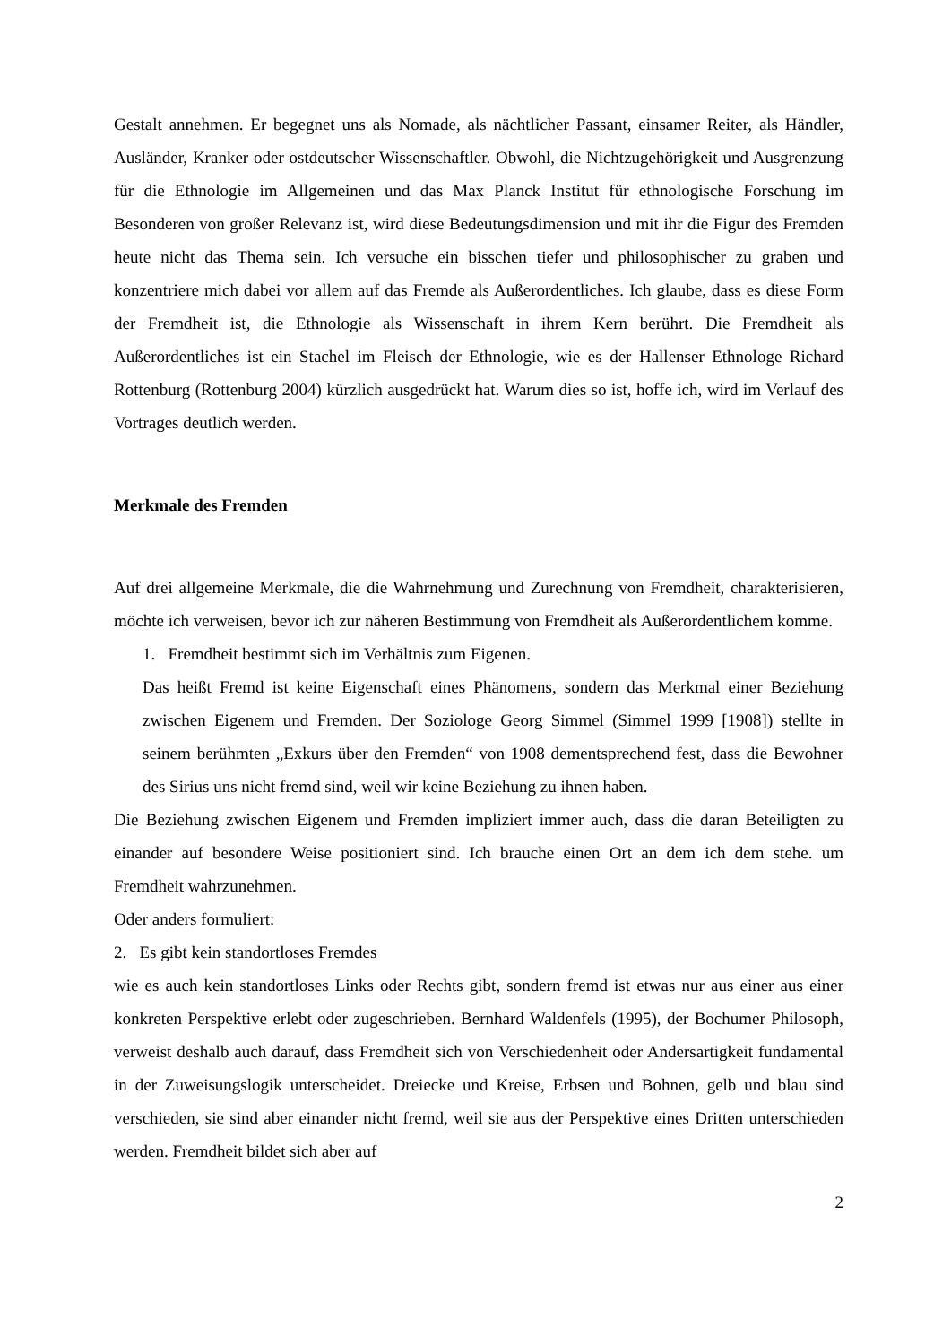Gestalt annehmen. Er begegnet uns als Nomade, als nächtlicher Passant, einsamer Reiter, als Händler, Ausländer, Kranker oder ostdeutscher Wissenschaftler. Obwohl, die Nichtzugehörigkeit und Ausgrenzung für die Ethnologie im Allgemeinen und das Max Planck Institut für ethnologische Forschung im Besonderen von großer Relevanz ist, wird diese Bedeutungsdimension und mit ihr die Figur des Fremden heute nicht das Thema sein. Ich versuche ein bisschen tiefer und philosophischer zu graben und konzentriere mich dabei vor allem auf das Fremde als Außerordentliches. Ich glaube, dass es diese Form der Fremdheit ist, die Ethnologie als Wissenschaft in ihrem Kern berührt. Die Fremdheit als Außerordentliches ist ein Stachel im Fleisch der Ethnologie, wie es der Hallenser Ethnologe Richard Rottenburg (Rottenburg 2004) kürzlich ausgedrückt hat. Warum dies so ist, hoffe ich, wird im Verlauf des Vortrages deutlich werden.
Merkmale des Fremden
Auf drei allgemeine Merkmale, die die Wahrnehmung und Zurechnung von Fremdheit, charakterisieren, möchte ich verweisen, bevor ich zur näheren Bestimmung von Fremdheit als Außerordentlichem komme.
1. Fremdheit bestimmt sich im Verhältnis zum Eigenen.
Das heißt Fremd ist keine Eigenschaft eines Phänomens, sondern das Merkmal einer Beziehung zwischen Eigenem und Fremden. Der Soziologe Georg Simmel (Simmel 1999 [1908]) stellte in seinem berühmten „Exkurs über den Fremden“ von 1908 dementsprechend fest, dass die Bewohner des Sirius uns nicht fremd sind, weil wir keine Beziehung zu ihnen haben.
Die Beziehung zwischen Eigenem und Fremden impliziert immer auch, dass die daran Beteiligten zu einander auf besondere Weise positioniert sind. Ich brauche einen Ort an dem ich dem stehe. um Fremdheit wahrzunehmen.
Oder anders formuliert:
2. Es gibt kein standortloses Fremdes
wie es auch kein standortloses Links oder Rechts gibt, sondern fremd ist etwas nur aus einer aus einer konkreten Perspektive erlebt oder zugeschrieben. Bernhard Waldenfels (1995), der Bochumer Philosoph, verweist deshalb auch darauf, dass Fremdheit sich von Verschiedenheit oder Andersartigkeit fundamental in der Zuweisungslogik unterscheidet. Dreiecke und Kreise, Erbsen und Bohnen, gelb und blau sind verschieden, sie sind aber einander nicht fremd, weil sie aus der Perspektive eines Dritten unterschieden werden. Fremdheit bildet sich aber auf
2